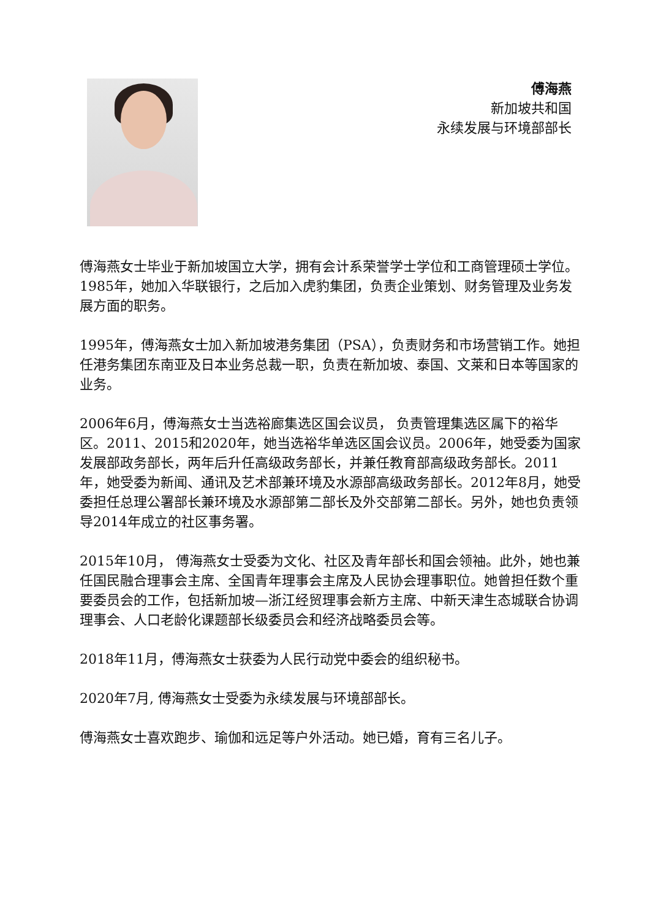傅海燕
新加坡共和国
永续发展与环境部部长
傅海燕女士毕业于新加坡国立大学，拥有会计系荣誉学士学位和工商管理硕士学位。1985年，她加入华联银行，之后加入虎豹集团，负责企业策划、财务管理及业务发展方面的职务。
1995年，傅海燕女士加入新加坡港务集团（PSA），负责财务和市场营销工作。她担任港务集团东南亚及日本业务总裁一职，负责在新加坡、泰国、文莱和日本等国家的业务。
2006年6月，傅海燕女士当选裕廊集选区国会议员， 负责管理集选区属下的裕华区。2011、2015和2020年，她当选裕华单选区国会议员。2006年，她受委为国家发展部政务部长，两年后升任高级政务部长，并兼任教育部高级政务部长。2011年，她受委为新闻、通讯及艺术部兼环境及水源部高级政务部长。2012年8月，她受委担任总理公署部长兼环境及水源部第二部长及外交部第二部长。另外，她也负责领导2014年成立的社区事务署。
2015年10月， 傅海燕女士受委为文化、社区及青年部长和国会领袖。此外，她也兼任国民融合理事会主席、全国青年理事会主席及人民协会理事职位。她曾担任数个重要委员会的工作，包括新加坡—浙江经贸理事会新方主席、中新天津生态城联合协调理事会、人口老龄化课题部长级委员会和经济战略委员会等。
2018年11月，傅海燕女士获委为人民行动党中委会的组织秘书。
2020年7月, 傅海燕女士受委为永续发展与环境部部长。
傅海燕女士喜欢跑步、瑜伽和远足等户外活动。她已婚，育有三名儿子。